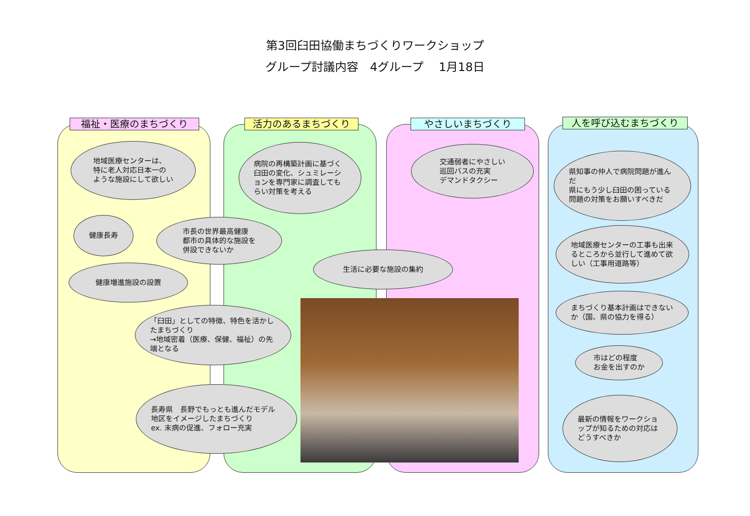第3回臼田協働まちづくりワークショップ
グループ討議内容　4グループ　 1月18日
福祉・医療のまちづくり 活力のあるまちづくり やさしいまちづくり 人を呼び込むまちづくり
地域医療センターは、
特に老人対応日本一の
ような施設にして欲しい
健康長寿
健康増進施設の設置
病院の再構築計画に基づく臼田の変化、シュミレーションを専門家に調査してもらい対策を考える
市長の世界最高健康
都市の具体的な施設を
併設できないか
「臼田」としての特徴、特色を活かしたまちづくり
→地域密着（医療、保健、福祉）の先端となる
長寿県　長野でもっとも進んだモデル地区をイメージしたまちづくり
ex. 末病の促進、フォロー充実
交通弱者にやさしい
巡回バスの充実
デマンドタクシー
生活に必要な施設の集約
県知事の仲人で病院問題が進んだ
県にもう少し臼田の困っている問題の対策をお願いすべきだ
地域医療センターの工事も出来るところから並行して進めて欲しい（工事用道路等）
まちづくり基本計画はできないか（国、県の協力を得る）
市はどの程度
お金を出すのか
最新の情報をワークショップが知るための対応はどうすべきか